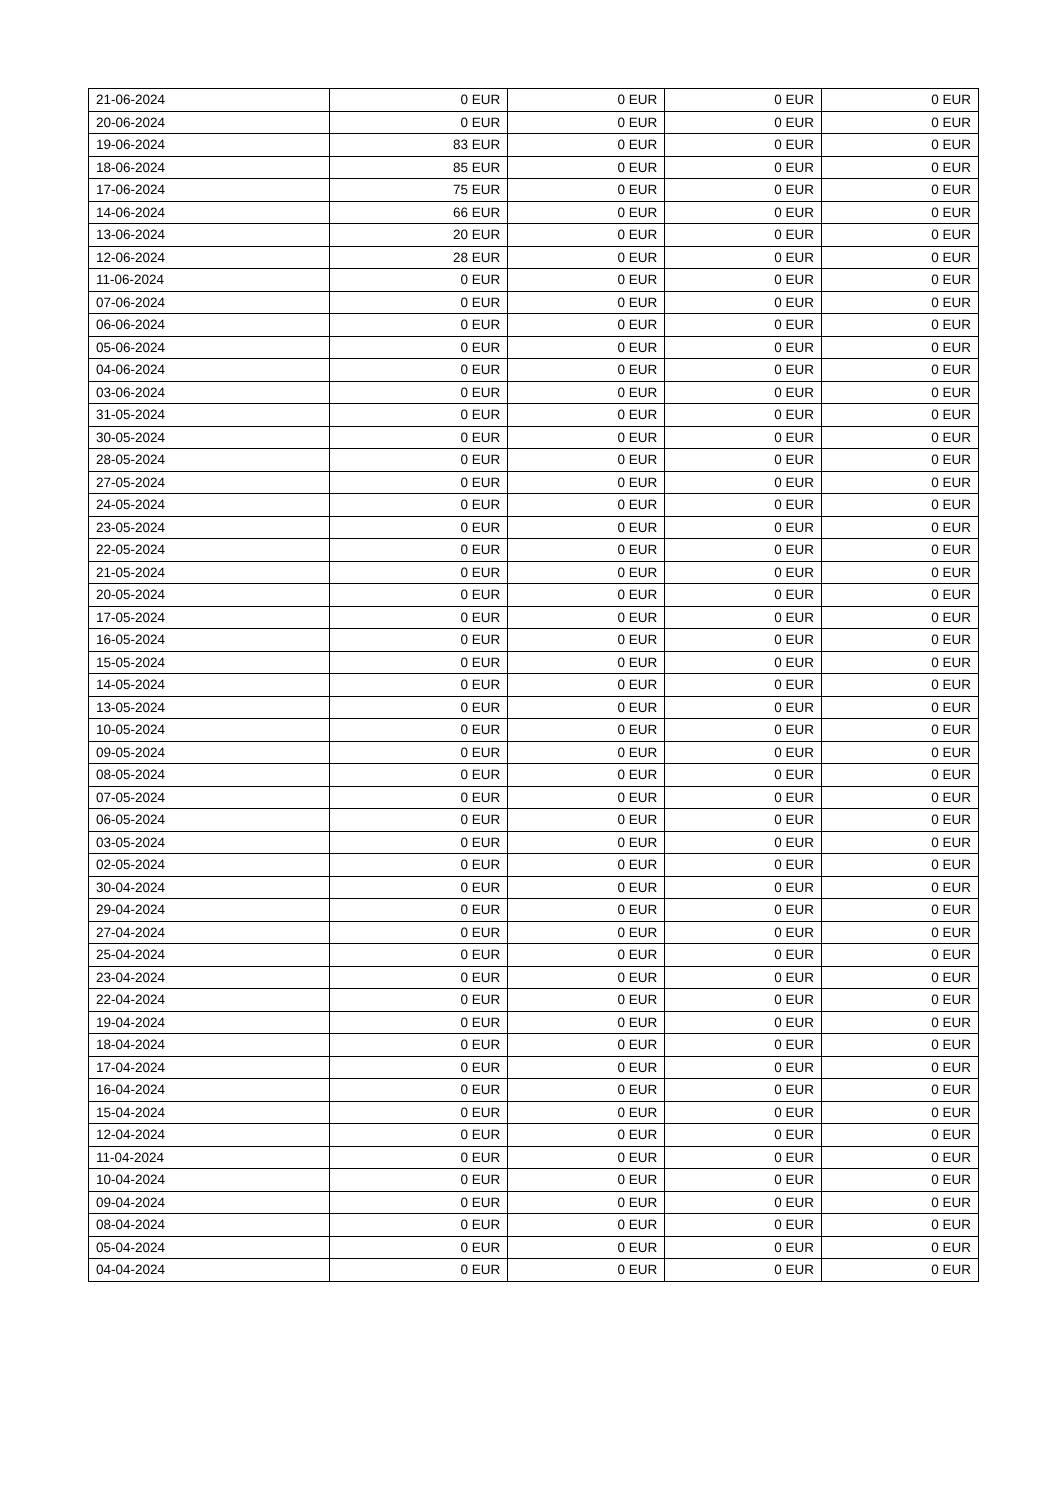| 21-06-2024 | 0 EUR | 0 EUR | 0 EUR | 0 EUR |
| 20-06-2024 | 0 EUR | 0 EUR | 0 EUR | 0 EUR |
| 19-06-2024 | 83 EUR | 0 EUR | 0 EUR | 0 EUR |
| 18-06-2024 | 85 EUR | 0 EUR | 0 EUR | 0 EUR |
| 17-06-2024 | 75 EUR | 0 EUR | 0 EUR | 0 EUR |
| 14-06-2024 | 66 EUR | 0 EUR | 0 EUR | 0 EUR |
| 13-06-2024 | 20 EUR | 0 EUR | 0 EUR | 0 EUR |
| 12-06-2024 | 28 EUR | 0 EUR | 0 EUR | 0 EUR |
| 11-06-2024 | 0 EUR | 0 EUR | 0 EUR | 0 EUR |
| 07-06-2024 | 0 EUR | 0 EUR | 0 EUR | 0 EUR |
| 06-06-2024 | 0 EUR | 0 EUR | 0 EUR | 0 EUR |
| 05-06-2024 | 0 EUR | 0 EUR | 0 EUR | 0 EUR |
| 04-06-2024 | 0 EUR | 0 EUR | 0 EUR | 0 EUR |
| 03-06-2024 | 0 EUR | 0 EUR | 0 EUR | 0 EUR |
| 31-05-2024 | 0 EUR | 0 EUR | 0 EUR | 0 EUR |
| 30-05-2024 | 0 EUR | 0 EUR | 0 EUR | 0 EUR |
| 28-05-2024 | 0 EUR | 0 EUR | 0 EUR | 0 EUR |
| 27-05-2024 | 0 EUR | 0 EUR | 0 EUR | 0 EUR |
| 24-05-2024 | 0 EUR | 0 EUR | 0 EUR | 0 EUR |
| 23-05-2024 | 0 EUR | 0 EUR | 0 EUR | 0 EUR |
| 22-05-2024 | 0 EUR | 0 EUR | 0 EUR | 0 EUR |
| 21-05-2024 | 0 EUR | 0 EUR | 0 EUR | 0 EUR |
| 20-05-2024 | 0 EUR | 0 EUR | 0 EUR | 0 EUR |
| 17-05-2024 | 0 EUR | 0 EUR | 0 EUR | 0 EUR |
| 16-05-2024 | 0 EUR | 0 EUR | 0 EUR | 0 EUR |
| 15-05-2024 | 0 EUR | 0 EUR | 0 EUR | 0 EUR |
| 14-05-2024 | 0 EUR | 0 EUR | 0 EUR | 0 EUR |
| 13-05-2024 | 0 EUR | 0 EUR | 0 EUR | 0 EUR |
| 10-05-2024 | 0 EUR | 0 EUR | 0 EUR | 0 EUR |
| 09-05-2024 | 0 EUR | 0 EUR | 0 EUR | 0 EUR |
| 08-05-2024 | 0 EUR | 0 EUR | 0 EUR | 0 EUR |
| 07-05-2024 | 0 EUR | 0 EUR | 0 EUR | 0 EUR |
| 06-05-2024 | 0 EUR | 0 EUR | 0 EUR | 0 EUR |
| 03-05-2024 | 0 EUR | 0 EUR | 0 EUR | 0 EUR |
| 02-05-2024 | 0 EUR | 0 EUR | 0 EUR | 0 EUR |
| 30-04-2024 | 0 EUR | 0 EUR | 0 EUR | 0 EUR |
| 29-04-2024 | 0 EUR | 0 EUR | 0 EUR | 0 EUR |
| 27-04-2024 | 0 EUR | 0 EUR | 0 EUR | 0 EUR |
| 25-04-2024 | 0 EUR | 0 EUR | 0 EUR | 0 EUR |
| 23-04-2024 | 0 EUR | 0 EUR | 0 EUR | 0 EUR |
| 22-04-2024 | 0 EUR | 0 EUR | 0 EUR | 0 EUR |
| 19-04-2024 | 0 EUR | 0 EUR | 0 EUR | 0 EUR |
| 18-04-2024 | 0 EUR | 0 EUR | 0 EUR | 0 EUR |
| 17-04-2024 | 0 EUR | 0 EUR | 0 EUR | 0 EUR |
| 16-04-2024 | 0 EUR | 0 EUR | 0 EUR | 0 EUR |
| 15-04-2024 | 0 EUR | 0 EUR | 0 EUR | 0 EUR |
| 12-04-2024 | 0 EUR | 0 EUR | 0 EUR | 0 EUR |
| 11-04-2024 | 0 EUR | 0 EUR | 0 EUR | 0 EUR |
| 10-04-2024 | 0 EUR | 0 EUR | 0 EUR | 0 EUR |
| 09-04-2024 | 0 EUR | 0 EUR | 0 EUR | 0 EUR |
| 08-04-2024 | 0 EUR | 0 EUR | 0 EUR | 0 EUR |
| 05-04-2024 | 0 EUR | 0 EUR | 0 EUR | 0 EUR |
| 04-04-2024 | 0 EUR | 0 EUR | 0 EUR | 0 EUR |